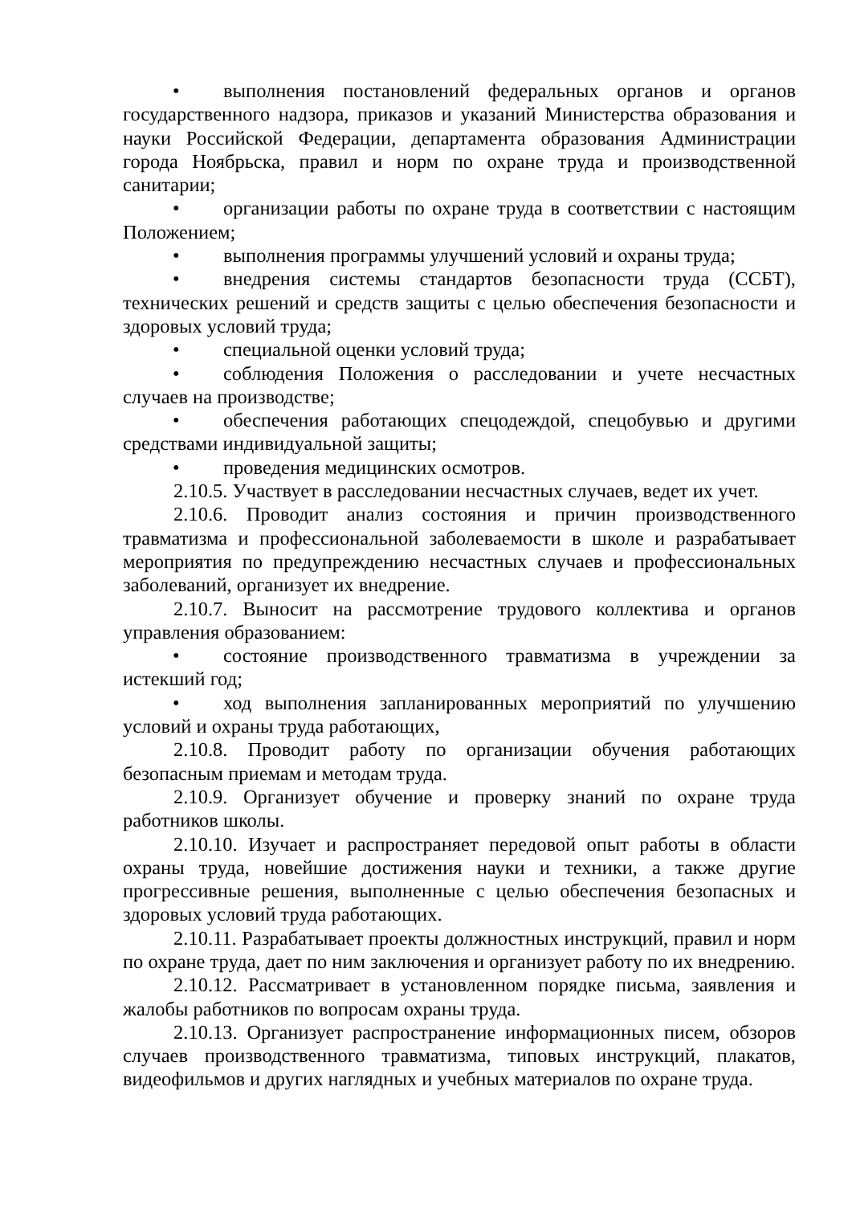• выполнения постановлений федеральных органов и органов государственного надзора, приказов и указаний Министерства образования и науки Российской Федерации, департамента образования Администрации города Ноябрьска, правил и норм по охране труда и производственной санитарии;
• организации работы по охране труда в соответствии с настоящим Положением;
• выполнения программы улучшений условий и охраны труда;
• внедрения системы стандартов безопасности труда (ССБТ), технических решений и средств защиты с целью обеспечения безопасности и здоровых условий труда;
• специальной оценки условий труда;
• соблюдения Положения о расследовании и учете несчастных случаев на производстве;
• обеспечения работающих спецодеждой, спецобувью и другими средствами индивидуальной защиты;
• проведения медицинских осмотров.
2.10.5. Участвует в расследовании несчастных случаев, ведет их учет.
2.10.6. Проводит анализ состояния и причин производственного травматизма и профессиональной заболеваемости в школе и разрабатывает мероприятия по предупреждению несчастных случаев и профессиональных заболеваний, организует их внедрение.
2.10.7. Выносит на рассмотрение трудового коллектива и органов управления образованием:
• состояние производственного травматизма в учреждении за истекший год;
• ход выполнения запланированных мероприятий по улучшению условий и охраны труда работающих,
2.10.8. Проводит работу по организации обучения работающих безопасным приемам и методам труда.
2.10.9. Организует обучение и проверку знаний по охране труда работников школы.
2.10.10. Изучает и распространяет передовой опыт работы в области охраны труда, новейшие достижения науки и техники, а также другие прогрессивные решения, выполненные с целью обеспечения безопасных и здоровых условий труда работающих.
2.10.11. Разрабатывает проекты должностных инструкций, правил и норм по охране труда, дает по ним заключения и организует работу по их внедрению.
2.10.12. Рассматривает в установленном порядке письма, заявления и жалобы работников по вопросам охраны труда.
2.10.13. Организует распространение информационных писем, обзоров случаев производственного травматизма, типовых инструкций, плакатов, видеофильмов и других наглядных и учебных материалов по охране труда.